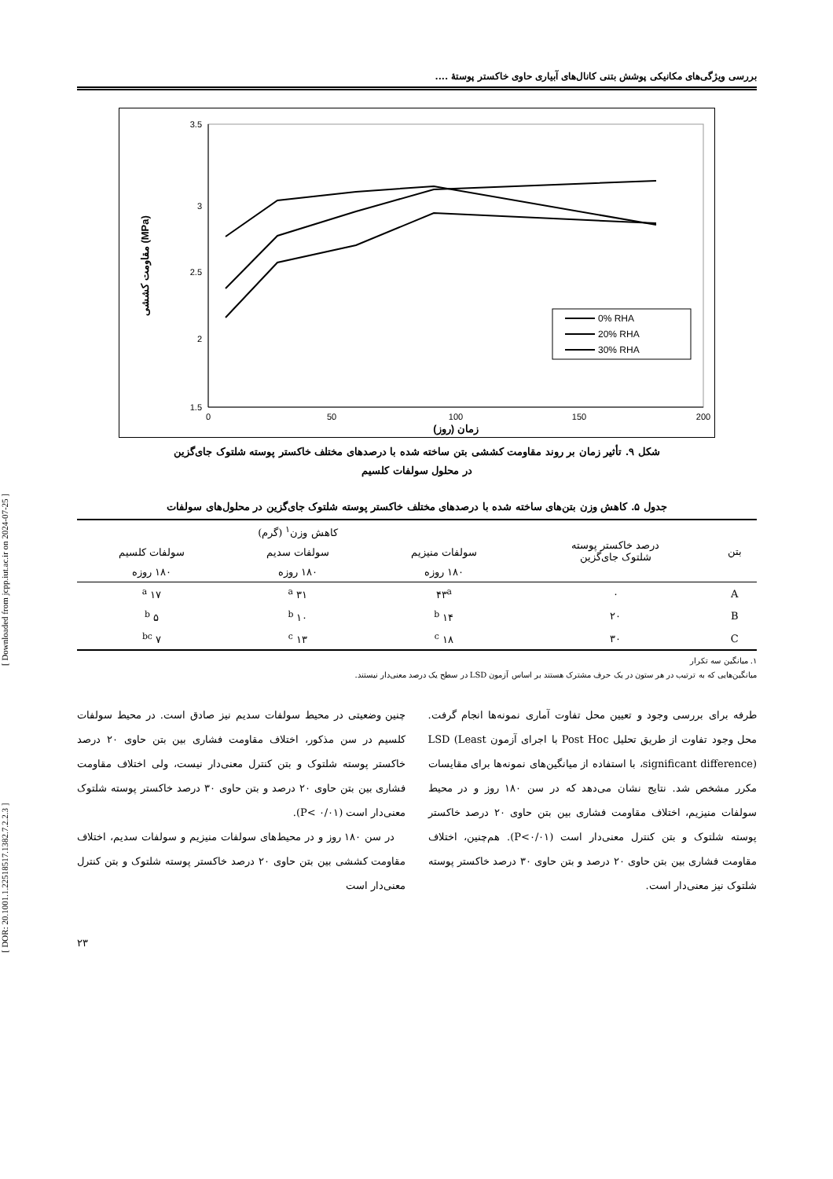[ DOR: 20.1001.1.22518517.1382.7.2.2.3 ] [ Downloaded from jcpp.iut.ac.ir on 2024-07-25 ]
بررسی ویژگی‌های مکانیکی پوشش بتنی کانال‌های آبیاری حاوی خاکستر پوستهٔ ....
3.5
3
2.5
2
1.5
0
50
100
150
200
زمان (روز)
مقاومت کششی (MPa)
0% RHA
20% RHA
30% RHA
شکل ۹. تأثیر زمان بر روند مقاومت کششی بتن ساخته شده با درصدهای مختلف خاکستر پوسته شلتوک جای‌گزین
در محلول سولفات کلسیم
جدول ۵. کاهش وزن بتن‌های ساخته شده با درصدهای مختلف خاکستر پوسته شلتوک جای‌گزین در محلول‌های سولفات
| بتن | درصد خاکستر پوسته شلتوک جای‌گزین | کاهش وزن<sup>۱</sup> (گرم) | | |
| --- | --- | --- | --- | --- |
| | | سولفات منیزیم | سولفات سدیم | سولفات کلسیم |
| | | ۱۸۰ روزه | ۱۸۰ روزه | ۱۸۰ روزه |
| A | ۰ | ۴۳<sup>a</sup> | ۳۱ <sup>a</sup> | ۱۷ <sup>a</sup> |
| B | ۲۰ | ۱۴ <sup>b</sup> | ۱۰ <sup>b</sup> | ۵ <sup>b</sup> |
| C | ۳۰ | ۱۸ <sup>c</sup> | ۱۳ <sup>c</sup> | ۷ <sup>bc</sup> |
۱. میانگین سه تکرار
میانگین‌هایی که به ترتیب در هر ستون در یک حرف مشترک هستند بر اساس آزمون LSD در سطح یک درصد معنی‌دار نیستند.
طرفه برای بررسی وجود و تعیین محل تفاوت آماری نمونه‌ها انجام گرفت. محل وجود تفاوت از طریق تحلیل Post Hoc با اجرای آزمون LSD (Least significant difference)، با استفاده از میانگین‌های نمونه‌ها برای مقایسات مکرر مشخص شد. نتایج نشان می‌دهد که در سن ۱۸۰ روز و در محیط سولفات منیزیم، اختلاف مقاومت فشاری بین بتن حاوی ۲۰ درصد خاکستر پوسته شلتوک و بتن کنترل معنی‌دار است (P<۰/۰۱). هم‌چنین، اختلاف مقاومت فشاری بین بتن حاوی ۲۰ درصد و بتن حاوی ۳۰ درصد خاکستر پوسته شلتوک نیز معنی‌دار است.
چنین وضعیتی در محیط سولفات سدیم نیز صادق است. در محیط سولفات کلسیم در سن مذکور، اختلاف مقاومت فشاری بین بتن حاوی ۲۰ درصد خاکستر پوسته شلتوک و بتن کنترل معنی‌دار نیست، ولی اختلاف مقاومت فشاری بین بتن حاوی ۲۰ درصد و بتن حاوی ۳۰ درصد خاکستر پوسته شلتوک معنی‌دار است (P< ۰/۰۱).
در سن ۱۸۰ روز و در محیط‌های سولفات منیزیم و سولفات سدیم، اختلاف مقاومت کششی بین بتن حاوی ۲۰ درصد خاکستر پوسته شلتوک و بتن کنترل معنی‌دار است
۲۳